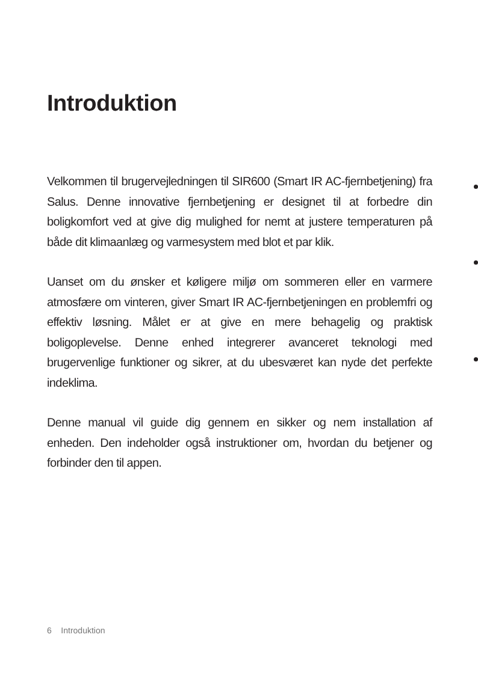Introduktion
Velkommen til brugervejledningen til SIR600 (Smart IR AC-fjern­betjening) fra Salus. Denne innovative fjernbetjening er designet til at forbedre din boligkomfort ved at give dig mulighed for nemt at justere temperaturen på både dit klimaanlæg og varmesystem med blot et par klik.
Uanset om du ønsker et køligere miljø om sommeren eller en varmere atmosfære om vinteren, giver Smart IR AC-fjernbetjenin­gen en problemfri og effektiv løsning. Målet er at give en mere behagelig og praktisk boligoplevelse. Denne enhed integrerer avanceret teknologi med brugervenlige funktioner og sikrer, at du ubesværet kan nyde det perfekte indeklima.
Denne manual vil guide dig gennem en sikker og nem installation af enheden. Den indeholder også instruktioner om, hvordan du betjener og forbinder den til appen.
6 Introduktion